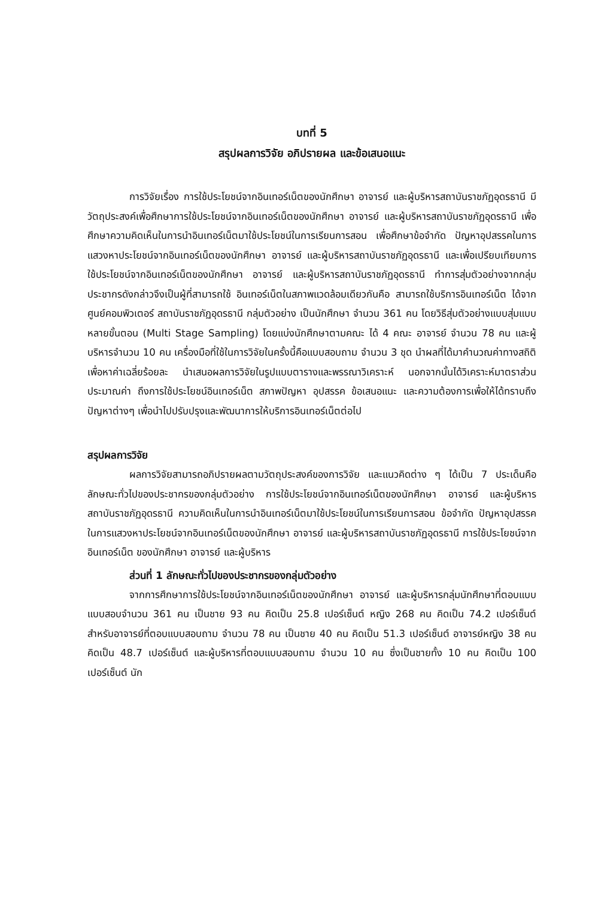บทที่ 5
สรุปผลการวิจัย อภิปรายผล และข้อเสนอแนะ
การวิจัยเรื่อง การใช้ประโยชน์จากอินเทอร์เน็ตของนักศึกษา อาจารย์ และผู้บริหารสถาบันราชภัฏอุดรธานี มีวัตถุประสงค์เพื่อศึกษาการใช้ประโยชน์จากอินเทอร์เน็ตของนักศึกษา อาจารย์ และผู้บริหารสถาบันราชภัฏอุดรธานี เพื่อศึกษาความคิดเห็นในการนำอินเทอร์เน็ตมาใช้ประโยชน์ในการเรียนการสอน เพื่อศึกษาข้อจำกัด ปัญหาอุปสรรคในการแสวงหาประโยชน์จากอินเทอร์เน็ตของนักศึกษา อาจารย์ และผู้บริหารสถาบันราชภัฏอุดรธานี และเพื่อเปรียบเทียบการใช้ประโยชน์จากอินเทอร์เน็ตของนักศึกษา อาจารย์ และผู้บริหารสถาบันราชภัฏอุดรธานี ทำการสุ่มตัวอย่างจากกลุ่มประชากรดังกล่าวจึงเป็นผู้ที่สามารถใช้ อินเทอร์เน็ตในสภาพแวดล้อมเดียวกันคือ สามารถใช้บริการอินเทอร์เน็ต ได้จากศูนย์คอมพิวเตอร์ สถาบันราชภัฏอุดรธานี กลุ่มตัวอย่าง เป็นนักศึกษา จำนวน 361 คน โดยวิธีสุ่มตัวอย่างแบบสุ่มแบบหลายขั้นตอน (Multi Stage Sampling) โดยแบ่งนักศึกษาตามคณะ ได้ 4 คณะ อาจารย์ จำนวน 78 คน และผู้บริหารจำนวน 10 คน เครื่องมือที่ใช้ในการวิจัยในครั้งนี้คือแบบสอบถาม จำนวน 3 ชุด นำผลที่ได้มาคำนวณค่าทางสถิติเพื่อหาค่าเฉลี่ยร้อยละ นำเสนอผลการวิจัยในรูปแบบตารางและพรรณาวิเคราะห์ นอกจากนั้นได้วิเคราะห์มาตราส่วนประมาณค่า ถึงการใช้ประโยชน์อินเทอร์เน็ต สภาพปัญหา อุปสรรค ข้อเสนอแนะ และความต้องการเพื่อให้ได้ทราบถึงปัญหาต่างๆ เพื่อนำไปปรับปรุงและพัฒนาการให้บริการอินเทอร์เน็ตต่อไป
สรุปผลการวิจัย
ผลการวิจัยสามารถอภิปรายผลตามวัตถุประสงค์ของการวิจัย และแนวคิดต่าง ๆ ได้เป็น 7 ประเด็นคือ ลักษณะทั่วไปของประชากรของกลุ่มตัวอย่าง การใช้ประโยชน์จากอินเทอร์เน็ตของนักศึกษา อาจารย์ และผู้บริหารสถาบันราชภัฏอุดรธานี ความคิดเห็นในการนำอินเทอร์เน็ตมาใช้ประโยชน์ในการเรียนการสอน ข้อจำกัด ปัญหาอุปสรรคในการแสวงหาประโยชน์จากอินเทอร์เน็ตของนักศึกษา อาจารย์ และผู้บริหารสถาบันราชภัฏอุดรธานี การใช้ประโยชน์จากอินเทอร์เน็ต ของนักศึกษา อาจารย์ และผู้บริหาร
ส่วนที่ 1 ลักษณะทั่วไปของประชากรของกลุ่มตัวอย่าง
จากการศึกษาการใช้ประโยชน์จากอินเทอร์เน็ตของนักศึกษา อาจารย์ และผู้บริหารกลุ่มนักศึกษาที่ตอบแบบแบบสอบจำนวน 361 คน เป็นชาย 93 คน คิดเป็น 25.8 เปอร์เซ็นต์ หญิง 268 คน คิดเป็น 74.2 เปอร์เซ็นต์ สำหรับอาจารย์ที่ตอบแบบสอบถาม จำนวน 78 คน เป็นชาย 40 คน คิดเป็น 51.3 เปอร์เซ็นต์ อาจารย์หญิง 38 คน คิดเป็น 48.7 เปอร์เซ็นต์ และผู้บริหารที่ตอบแบบสอบถาม จำนวน 10 คน ซึ่งเป็นชายทั้ง 10 คน คิดเป็น 100 เปอร์เซ็นต์ นัก